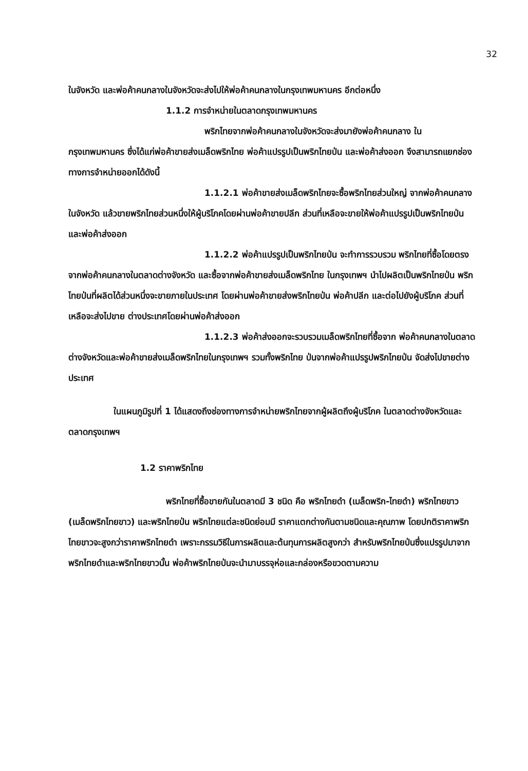32
ในจังหวัด และพ่อค้าคนกลางในจังหวัดจะส่งไปให้พ่อค้าคนกลางในกรุงเทพมหานคร อีกต่อหนึ่ง
1.1.2 การจำหน่ายในตลาดกรุงเทพมหานคร
พริกไทยจากพ่อค้าคนกลางในจังหวัดจะส่งมายังพ่อค้าคนกลาง ในกรุงเทพมหานคร ซึ่งได้แก่พ่อค้าขายส่งเมล็ดพริกไทย พ่อค้าแปรรูปเป็นพริกไทยป่น และพ่อค้าส่งออก จึงสามารถแยกช่องทางการจำหน่ายออกได้ดังนี้
1.1.2.1 พ่อค้าขายส่งเมล็ดพริกไทยจะซื้อพริกไทยส่วนใหญ่ จากพ่อค้าคนกลางในจังหวัด แล้วขายพริกไทยส่วนหนึ่งให้ผู้บริโภคโดยผ่านพ่อค้าขายปลีก ส่วนที่เหลือจะขายให้พ่อค้าแปรรูปเป็นพริกไทยป่น และพ่อค้าส่งออก
1.1.2.2 พ่อค้าแปรรูปเป็นพริกไทยป่น จะทำการรวบรวม พริกไทยที่ซื้อโดยตรงจากพ่อค้าคนกลางในตลาดต่างจังหวัด และซื้อจากพ่อค้าขายส่งเมล็ดพริกไทย ในกรุงเทพฯ นำไปผลิตเป็นพริกไทยป่น พริกไทยป่นที่ผลิตได้ส่วนหนึ่งจะขายภายในประเทศ โดยผ่านพ่อค้าขายส่งพริกไทยป่น พ่อค้าปลีก และต่อไปยังผู้บริโภค ส่วนที่เหลือจะส่งไปขาย ต่างประเทศโดยผ่านพ่อค้าส่งออก
1.1.2.3 พ่อค้าส่งออกจะรวบรวมเมล็ดพริกไทยที่ซื้อจาก พ่อค้าคนกลางในตลาดต่างจังหวัดและพ่อค้าขายส่งเมล็ดพริกไทยในกรุงเทพฯ รวมทั้งพริกไทย ป่นจากพ่อค้าแปรรูปพริกไทยป่น จัดส่งไปขายต่างประเทศ
ในแผนภูมิรูปที่ 1 ได้แสดงถึงช่องทางการจำหน่ายพริกไทยจากผู้ผลิตถึงผู้บริโภค ในตลาดต่างจังหวัดและตลาดกรุงเทพฯ
1.2 ราคาพริกไทย
พริกไทยที่ซื้อขายกันในตลาดมี 3 ชนิด คือ พริกไทยดำ (เมล็ดพริก-ไทยดำ) พริกไทยขาว (เมล็ดพริกไทยขาว) และพริกไทยป่น พริกไทยแต่ละชนิดย่อมมี ราคาแตกต่างกันตามชนิดและคุณภาพ โดยปกติราคาพริกไทยขาวจะสูงกว่าราคาพริกไทยดำ เพราะกรรมวิธีในการผลิตและต้นทุนการผลิตสูงกว่า สำหรับพริกไทยป่นซึ่งแปรรูปมาจาก พริกไทยดำและพริกไทยขาวนั้น พ่อค้าพริกไทยป่นจะนำมาบรรจุห่อและกล่องหรือขวดตามความ